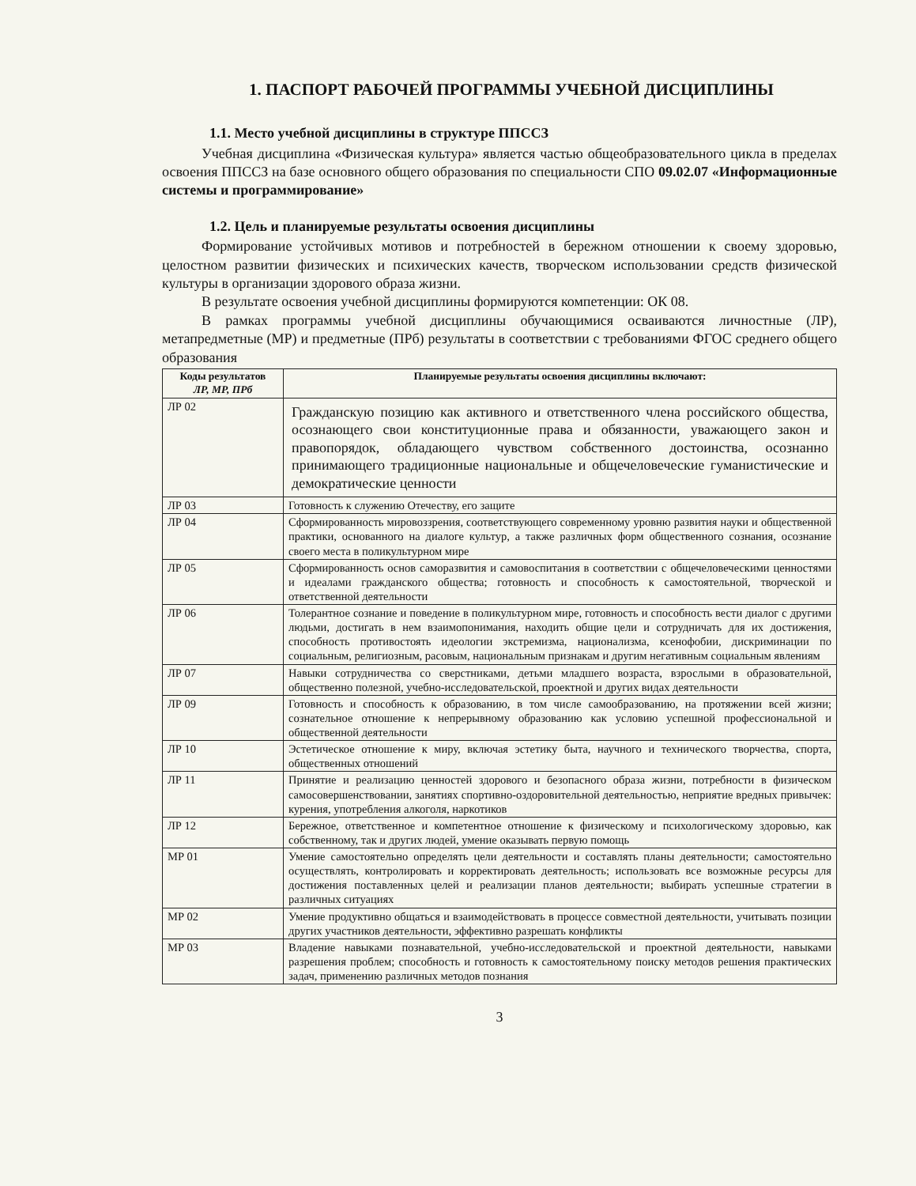1. ПАСПОРТ РАБОЧЕЙ ПРОГРАММЫ УЧЕБНОЙ ДИСЦИПЛИНЫ
1.1. Место учебной дисциплины в структуре ППССЗ
Учебная дисциплина «Физическая культура» является частью общеобразовательного цикла в пределах освоения ППССЗ на базе основного общего образования по специальности СПО 09.02.07 «Информационные системы и программирование»
1.2. Цель и планируемые результаты освоения дисциплины
Формирование устойчивых мотивов и потребностей в бережном отношении к своему здоровью, целостном развитии физических и психических качеств, творческом использовании средств физической культуры в организации здорового образа жизни.
В результате освоения учебной дисциплины формируются компетенции: ОК 08.
В рамках программы учебной дисциплины обучающимися осваиваются личностные (ЛР), метапредметные (МР) и предметные (ПРб) результаты в соответствии с требованиями ФГОС среднего общего образования
| Коды результатов ЛР, МР, ПРб | Планируемые результаты освоения дисциплины включают: |
| --- | --- |
| ЛР 02 | Гражданскую позицию как активного и ответственного члена российского общества, осознающего свои конституционные права и обязанности, уважающего закон и правопорядок, обладающего чувством собственного достоинства, осознанно принимающего традиционные национальные и общечеловеческие гуманистические и демократические ценности |
| ЛР 03 | Готовность к служению Отечеству, его защите |
| ЛР 04 | Сформированность мировоззрения, соответствующего современному уровню развития науки и общественной практики, основанного на диалоге культур, а также различных форм общественного сознания, осознание своего места в поликультурном мире |
| ЛР 05 | Сформированность основ саморазвития и самовоспитания в соответствии с общечеловеческими ценностями и идеалами гражданского общества; готовность и способность к самостоятельной, творческой и ответственной деятельности |
| ЛР 06 | Толерантное сознание и поведение в поликультурном мире, готовность и способность вести диалог с другими людьми, достигать в нем взаимопонимания, находить общие цели и сотрудничать для их достижения, способность противостоять идеологии экстремизма, национализма, ксенофобии, дискриминации по социальным, религиозным, расовым, национальным признакам и другим негативным социальным явлениям |
| ЛР 07 | Навыки сотрудничества со сверстниками, детьми младшего возраста, взрослыми в образовательной, общественно полезной, учебно-исследовательской, проектной и других видах деятельности |
| ЛР 09 | Готовность и способность к образованию, в том числе самообразованию, на протяжении всей жизни; сознательное отношение к непрерывному образованию как условию успешной профессиональной и общественной деятельности |
| ЛР 10 | Эстетическое отношение к миру, включая эстетику быта, научного и технического творчества, спорта, общественных отношений |
| ЛР 11 | Принятие и реализацию ценностей здорового и безопасного образа жизни, потребности в физическом самосовершенствовании, занятиях спортивно-оздоровительной деятельностью, неприятие вредных привычек: курения, употребления алкоголя, наркотиков |
| ЛР 12 | Бережное, ответственное и компетентное отношение к физическому и психологическому здоровью, как собственному, так и других людей, умение оказывать первую помощь |
| МР 01 | Умение самостоятельно определять цели деятельности и составлять планы деятельности; самостоятельно осуществлять, контролировать и корректировать деятельность; использовать все возможные ресурсы для достижения поставленных целей и реализации планов деятельности; выбирать успешные стратегии в различных ситуациях |
| МР 02 | Умение продуктивно общаться и взаимодействовать в процессе совместной деятельности, учитывать позиции других участников деятельности, эффективно разрешать конфликты |
| МР 03 | Владение навыками познавательной, учебно-исследовательской и проектной деятельности, навыками разрешения проблем; способность и готовность к самостоятельному поиску методов решения практических задач, применению различных методов познания |
3